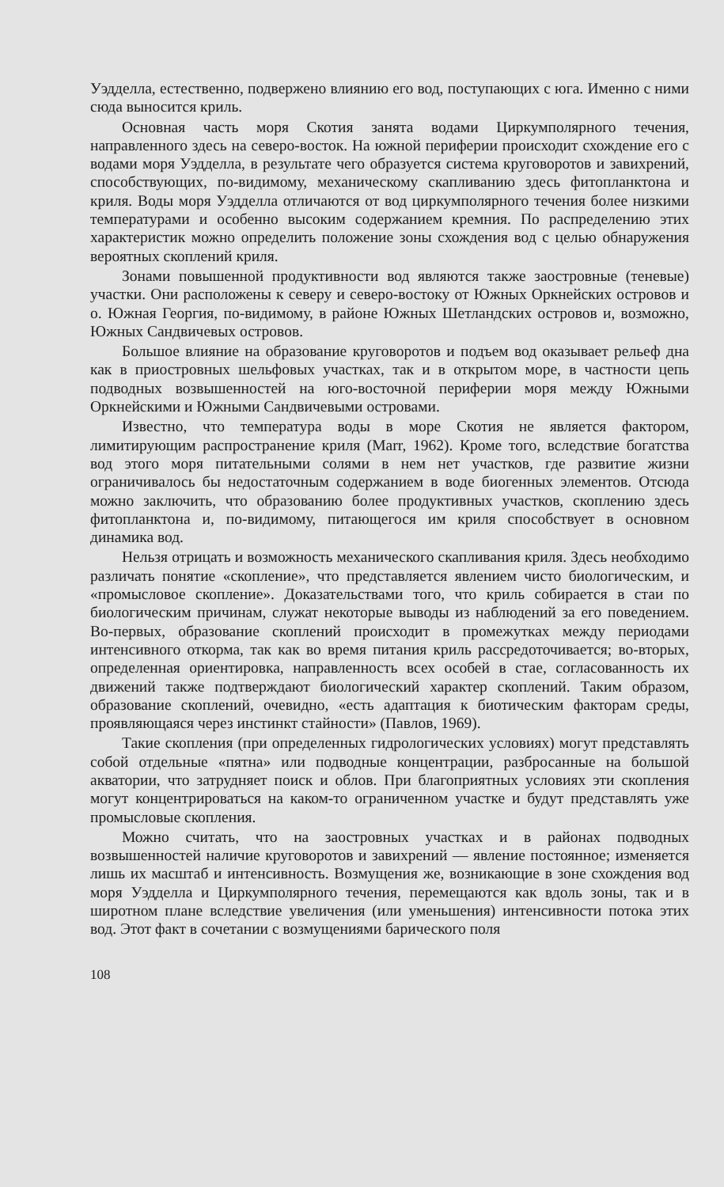Уэдделла, естественно, подвержено влиянию его вод, поступающих с юга. Именно с ними сюда выносится криль.
Основная часть моря Скотия занята водами Циркумполярного течения, направленного здесь на северо-восток. На южной периферии происходит схождение его с водами моря Уэдделла, в результате чего образуется система круговоротов и завихрений, способствующих, по-видимому, механическому скапливанию здесь фитопланктона и криля. Воды моря Уэдделла отличаются от вод циркумполярного течения более низкими температурами и особенно высоким содержанием кремния. По распределению этих характеристик можно определить положение зоны схождения вод с целью обнаружения вероятных скоплений криля.
Зонами повышенной продуктивности вод являются также заостровные (теневые) участки. Они расположены к северу и северо-востоку от Южных Оркнейских островов и о. Южная Георгия, по-видимому, в районе Южных Шетландских островов и, возможно, Южных Сандвичевых островов.
Большое влияние на образование круговоротов и подъем вод оказывает рельеф дна как в приостровных шельфовых участках, так и в открытом море, в частности цепь подводных возвышенностей на юго-восточной периферии моря между Южными Оркнейскими и Южными Сандвичевыми островами.
Известно, что температура воды в море Скотия не является фактором, лимитирующим распространение криля (Marr, 1962). Кроме того, вследствие богатства вод этого моря питательными солями в нем нет участков, где развитие жизни ограничивалось бы недостаточным содержанием в воде биогенных элементов. Отсюда можно заключить, что образованию более продуктивных участков, скоплению здесь фитопланктона и, по-видимому, питающегося им криля способствует в основном динамика вод.
Нельзя отрицать и возможность механического скапливания криля. Здесь необходимо различать понятие «скопление», что представляется явлением чисто биологическим, и «промысловое скопление». Доказательствами того, что криль собирается в стаи по биологическим причинам, служат некоторые выводы из наблюдений за его поведением. Во-первых, образование скоплений происходит в промежутках между периодами интенсивного откорма, так как во время питания криль рассредоточивается; во-вторых, определенная ориентировка, направленность всех особей в стае, согласованность их движений также подтверждают биологический характер скоплений. Таким образом, образование скоплений, очевидно, «есть адаптация к биотическим факторам среды, проявляющаяся через инстинкт стайности» (Павлов, 1969).
Такие скопления (при определенных гидрологических условиях) могут представлять собой отдельные «пятна» или подводные концентрации, разбросанные на большой акватории, что затрудняет поиск и облов. При благоприятных условиях эти скопления могут концентрироваться на каком-то ограниченном участке и будут представлять уже промысловые скопления.
Можно считать, что на заостровных участках и в районах подводных возвышенностей наличие круговоротов и завихрений — явление постоянное; изменяется лишь их масштаб и интенсивность. Возмущения же, возникающие в зоне схождения вод моря Уэдделла и Циркумполярного течения, перемещаются как вдоль зоны, так и в широтном плане вследствие увеличения (или уменьшения) интенсивности потока этих вод. Этот факт в сочетании с возмущениями барического поля
108